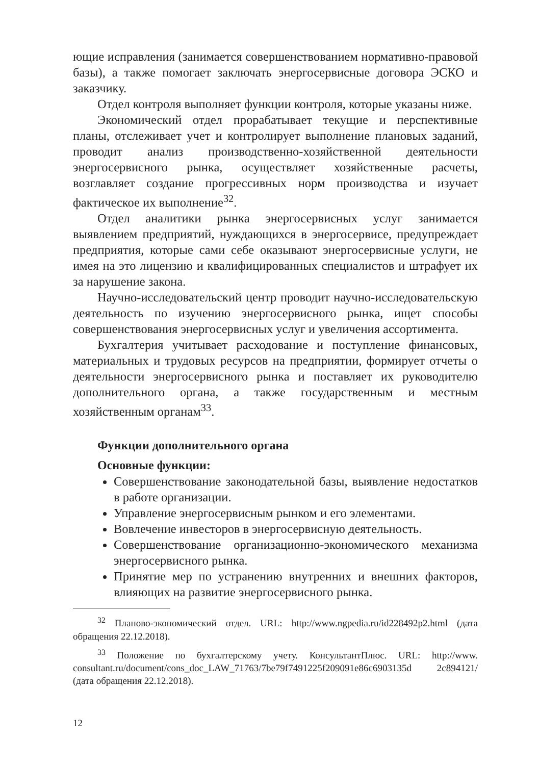ющие исправления (занимается совершенствованием норматив­но-правовой базы), а также помогает заключать энергосервисные договора ЭСКО и заказчику.
Отдел контроля выполняет функции контроля, которые указаны ниже.
Экономический отдел прорабатывает текущие и перспективные планы, отслеживает учет и контролирует выполнение плановых заданий, проводит анализ производственно-хозяйственной дея­тельности энергосервисного рынка, осуществляет хозяйственные расчеты, возглавляет создание прогрессивных норм производства и изучает фактическое их выполнение<sup>32</sup>.
Отдел аналитики рынка энергосервисных услуг занимается выявлением предприятий, нуждающихся в энергосервисе, пред­упреждает предприятия, которые сами себе оказывают энергосер­висные услуги, не имея на это лицензию и квалифицированных специалистов и штрафует их за нарушение закона.
Научно-исследовательский центр проводит научно-исследова­тельскую деятельность по изучению энергосервисного рынка, ищет способы совершенствования энергосервисных услуг и увеличения ассортимента.
Бухгалтерия учитывает расходование и поступление финансо­вых, материальных и трудовых ресурсов на предприятии, формиру­ет отчеты о деятельности энергосервисного рынка и поставляет их руководителю дополнительного органа, а также государственным и местным хозяйственным органам<sup>33</sup>.
Функции дополнительного органа
Основные функции:
Совершенствование законодательной базы, выявление недо­статков в работе организации.
Управление энергосервисным рынком и его элементами.
Вовлечение инвесторов в энергосервисную деятельность.
Совершенствование организационно-экономического меха­низма энергосервисного рынка.
Принятие мер по устранению внутренних и внешних факто­ров, влияющих на развитие энергосервисного рынка.
<sup>32</sup> Планово-экономический отдел. URL: http://www.ngpedia.ru/id228492p2.html (дата обращения 22.12.2018).
<sup>33</sup> Положение по бухгалтерскому учету. КонсультантПлюс. URL: http://www. consultant.ru/document/cons_doc_LAW_71763/7be79f7491225f209091e86c6903135d 2c894121/ (дата обращения 22.12.2018).
12